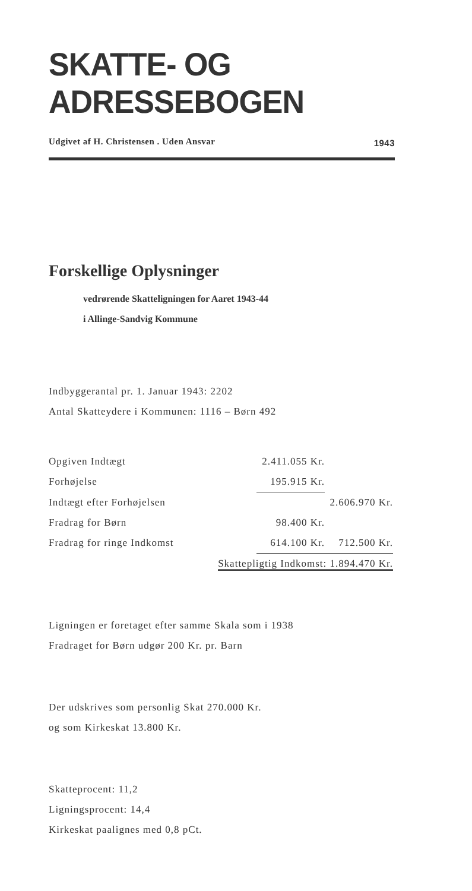SKATTE- OG ADRESSEBOGEN
Udgivet af H. Christensen . Uden Ansvar 1943
Forskellige Oplysninger
vedrørende Skatteligningen for Aaret 1943-44
i Allinge-Sandvig Kommune
Indbyggerantal pr. 1. Januar 1943: 2202
Antal Skatteydere i Kommunen: 1116 – Børn 492
| Opgiven Indtægt | 2.411.055 Kr. | |
| Forhøjelse | 195.915 Kr. | |
| Indtægt efter Forhøjelsen | | 2.606.970 Kr. |
| Fradrag for Børn | 98.400 Kr. | |
| Fradrag for ringe Indkomst | 614.100 Kr. | 712.500 Kr. |
| Skattepligtig Indkomst: 1.894.470 Kr. | | |
Ligningen er foretaget efter samme Skala som i 1938
Fradraget for Børn udgør 200 Kr. pr. Barn
Der udskrives som personlig Skat 270.000 Kr.
og som Kirkeskat 13.800 Kr.
Skatteprocent: 11,2
Ligningsprocent: 14,4
Kirkeskat paalignes med 0,8 pCt.